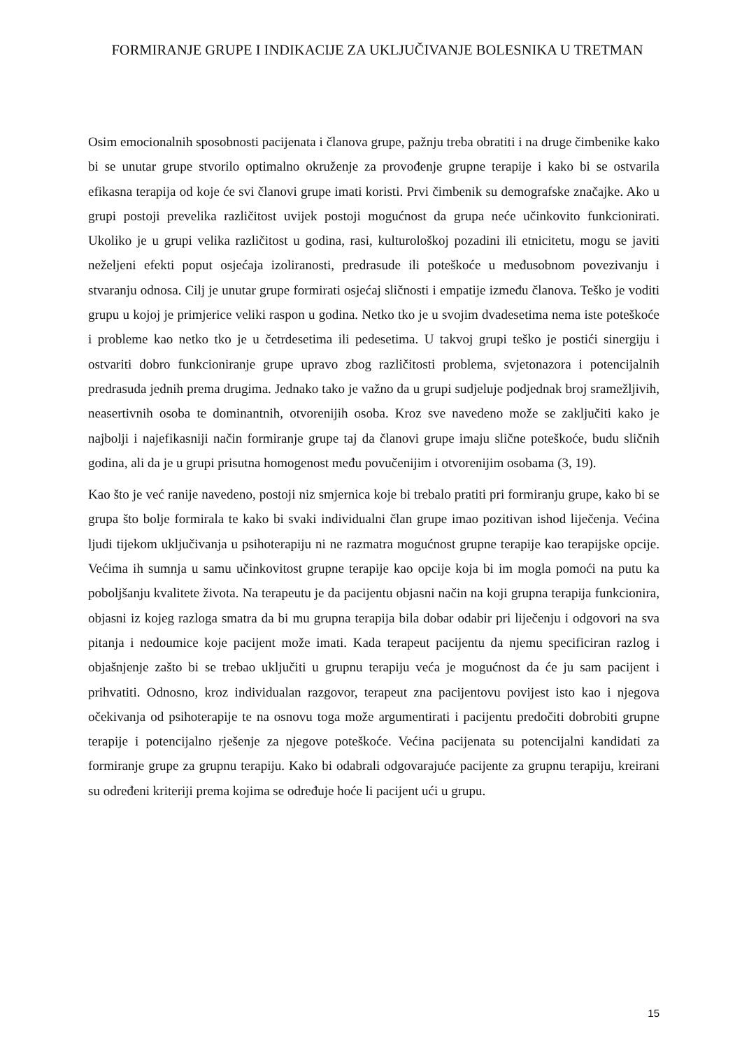FORMIRANJE GRUPE I INDIKACIJE ZA UKLJUČIVANJE BOLESNIKA U TRETMAN
Osim emocionalnih sposobnosti pacijenata i članova grupe, pažnju treba obratiti i na druge čimbenike kako bi se unutar grupe stvorilo optimalno okruženje za provođenje grupne terapije i kako bi se ostvarila efikasna terapija od koje će svi članovi grupe imati koristi. Prvi čimbenik su demografske značajke. Ako u grupi postoji prevelika različitost uvijek postoji mogućnost da grupa neće učinkovito funkcionirati. Ukoliko je u grupi velika različitost u godina, rasi, kulturološkoj pozadini ili etnicitetu, mogu se javiti neželjeni efekti poput osjećaja izoliranosti, predrasude ili poteškoće u međusobnom povezivanju i stvaranju odnosa. Cilj je unutar grupe formirati osjećaj sličnosti i empatije između članova. Teško je voditi grupu u kojoj je primjerice veliki raspon u godina. Netko tko je u svojim dvadesetima nema iste poteškoće i probleme kao netko tko je u četrdesetima ili pedesetima. U takvoj grupi teško je postići sinergiju i ostvariti dobro funkcioniranje grupe upravo zbog različitosti problema, svjetonazora i potencijalnih predrasuda jednih prema drugima. Jednako tako je važno da u grupi sudjeluje podjednak broj sramežljivih, neasertivnih osoba te dominantnih, otvorenijih osoba. Kroz sve navedeno može se zaključiti kako je najbolji i najefikasniji način formiranje grupe taj da članovi grupe imaju slične poteškoće, budu sličnih godina, ali da je u grupi prisutna homogenost među povučenijim i otvorenijim osobama (3, 19).
Kao što je već ranije navedeno, postoji niz smjernica koje bi trebalo pratiti pri formiranju grupe, kako bi se grupa što bolje formirala te kako bi svaki individualni član grupe imao pozitivan ishod liječenja. Većina ljudi tijekom uključivanja u psihoterapiju ni ne razmatra mogućnost grupne terapije kao terapijske opcije. Većima ih sumnja u samu učinkovitost grupne terapije kao opcije koja bi im mogla pomoći na putu ka poboljšanju kvalitete života. Na terapeutu je da pacijentu objasni način na koji grupna terapija funkcionira, objasni iz kojeg razloga smatra da bi mu grupna terapija bila dobar odabir pri liječenju i odgovori na sva pitanja i nedoumice koje pacijent može imati. Kada terapeut pacijentu da njemu specificiran razlog i objašnjenje zašto bi se trebao uključiti u grupnu terapiju veća je mogućnost da će ju sam pacijent i prihvatiti. Odnosno, kroz individualan razgovor, terapeut zna pacijentovu povijest isto kao i njegova očekivanja od psihoterapije te na osnovu toga može argumentirati i pacijentu predočiti dobrobiti grupne terapije i potencijalno rješenje za njegove poteškoće. Većina pacijenata su potencijalni kandidati za formiranje grupe za grupnu terapiju. Kako bi odabrali odgovarajuće pacijente za grupnu terapiju, kreirani su određeni kriteriji prema kojima se određuje hoće li pacijent ući u grupu.
15